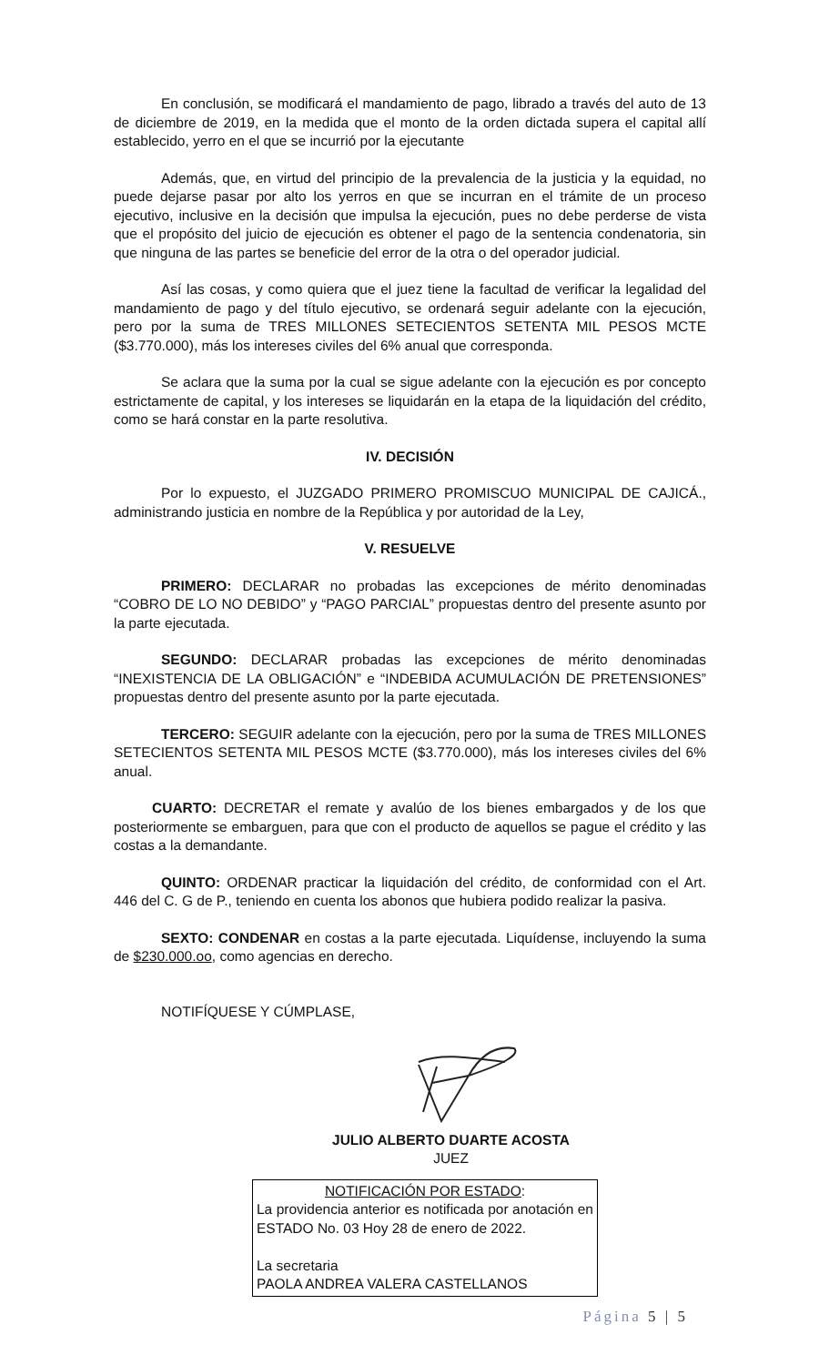En conclusión, se modificará el mandamiento de pago, librado a través del auto de 13 de diciembre de 2019, en la medida que el monto de la orden dictada supera el capital allí establecido, yerro en el que se incurrió por la ejecutante
Además, que, en virtud del principio de la prevalencia de la justicia y la equidad, no puede dejarse pasar por alto los yerros en que se incurran en el trámite de un proceso ejecutivo, inclusive en la decisión que impulsa la ejecución, pues no debe perderse de vista que el propósito del juicio de ejecución es obtener el pago de la sentencia condenatoria, sin que ninguna de las partes se beneficie del error de la otra o del operador judicial.
Así las cosas, y como quiera que el juez tiene la facultad de verificar la legalidad del mandamiento de pago y del título ejecutivo, se ordenará seguir adelante con la ejecución, pero por la suma de TRES MILLONES SETECIENTOS SETENTA MIL PESOS MCTE ($3.770.000), más los intereses civiles del 6% anual que corresponda.
Se aclara que la suma por la cual se sigue adelante con la ejecución es por concepto estrictamente de capital, y los intereses se liquidarán en la etapa de la liquidación del crédito, como se hará constar en la parte resolutiva.
IV. DECISIÓN
Por lo expuesto, el JUZGADO PRIMERO PROMISCUO MUNICIPAL DE CAJICÁ., administrando justicia en nombre de la República y por autoridad de la Ley,
V. RESUELVE
PRIMERO: DECLARAR no probadas las excepciones de mérito denominadas “COBRO DE LO NO DEBIDO” y “PAGO PARCIAL” propuestas dentro del presente asunto por la parte ejecutada.
SEGUNDO: DECLARAR probadas las excepciones de mérito denominadas “INEXISTENCIA DE LA OBLIGACIÓN” e “INDEBIDA ACUMULACIÓN DE PRETENSIONES” propuestas dentro del presente asunto por la parte ejecutada.
TERCERO: SEGUIR adelante con la ejecución, pero por la suma de TRES MILLONES SETECIENTOS SETENTA MIL PESOS MCTE ($3.770.000), más los intereses civiles del 6% anual.
CUARTO: DECRETAR el remate y avalúo de los bienes embargados y de los que posteriormente se embarguen, para que con el producto de aquellos se pague el crédito y las costas a la demandante.
QUINTO: ORDENAR practicar la liquidación del crédito, de conformidad con el Art. 446 del C. G de P., teniendo en cuenta los abonos que hubiera podido realizar la pasiva.
SEXTO: CONDENAR en costas a la parte ejecutada. Liquídense, incluyendo la suma de $230.000.oo, como agencias en derecho.
NOTIFÍQUESE Y CÚMPLASE,
JULIO ALBERTO DUARTE ACOSTA
JUEZ
NOTIFICACIÓN POR ESTADO:
La providencia anterior es notificada por anotación en ESTADO No. 03 Hoy 28 de enero de 2022.
La secretaria
PAOLA ANDREA VALERA CASTELLANOS
Página 5 | 5